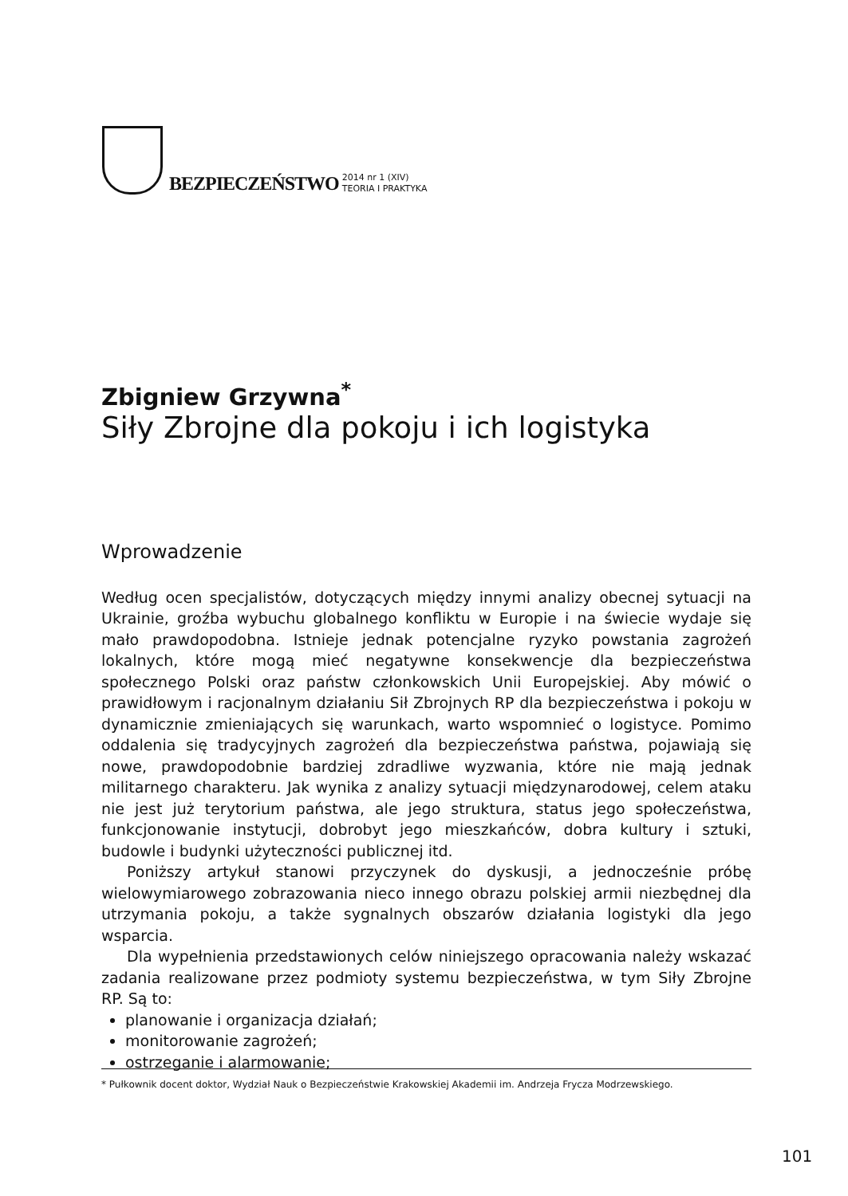BEZPIECZEŃSTWO 2014 nr 1 (XIV)
TEORIA I PRAKTYKA
Zbigniew Grzywna<sup>*</sup>
Siły Zbrojne dla pokoju i ich logistyka
Wprowadzenie
Według ocen specjalistów, dotyczących między innymi analizy obecnej sytuacji na Ukrainie, groźba wybuchu globalnego konfliktu w Europie i na świecie wydaje się mało prawdopodobna. Istnieje jednak potencjalne ryzyko powstania zagrożeń lokalnych, które mogą mieć negatywne konsekwencje dla bezpieczeństwa społecznego Polski oraz państw członkowskich Unii Europejskiej. Aby mówić o prawidłowym i racjonalnym działaniu Sił Zbrojnych RP dla bezpieczeństwa i pokoju w dynamicznie zmieniających się warunkach, warto wspomnieć o logistyce. Pomimo oddalenia się tradycyjnych zagrożeń dla bezpieczeństwa państwa, pojawiają się nowe, prawdopodobnie bardziej zdradliwe wyzwania, które nie mają jednak militarnego charakteru. Jak wynika z analizy sytuacji międzynarodowej, celem ataku nie jest już terytorium państwa, ale jego struktura, status jego społeczeństwa, funkcjonowanie instytucji, dobrobyt jego mieszkańców, dobra kultury i sztuki, budowle i budynki użyteczności publicznej itd.
Poniższy artykuł stanowi przyczynek do dyskusji, a jednocześnie próbę wielowymiarowego zobrazowania nieco innego obrazu polskiej armii niezbędnej dla utrzymania pokoju, a także sygnalnych obszarów działania logistyki dla jego wsparcia.
Dla wypełnienia przedstawionych celów niniejszego opracowania należy wskazać zadania realizowane przez podmioty systemu bezpieczeństwa, w tym Siły Zbrojne RP. Są to:
planowanie i organizacja działań;
monitorowanie zagrożeń;
ostrzeganie i alarmowanie;
* Pułkownik docent doktor, Wydział Nauk o Bezpieczeństwie Krakowskiej Akademii im. Andrzeja Frycza Modrzewskiego.
101